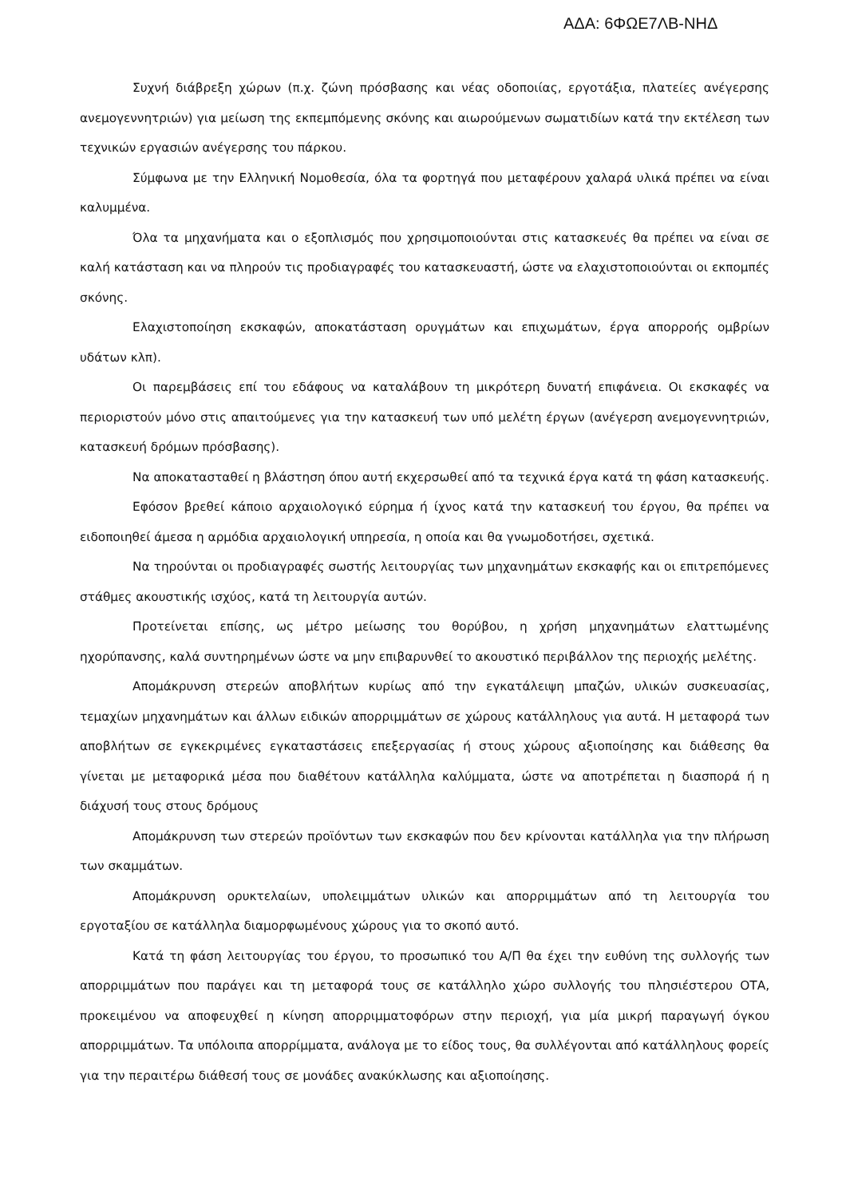ΑΔΑ: 6ΦΩΕ7ΛΒ-ΝΗΔ
Συχνή διάβρεξη χώρων (π.χ. ζώνη πρόσβασης και νέας οδοποιίας, εργοτάξια, πλατείες ανέγερσης ανεμογεννητριών) για μείωση της εκπεμπόμενης σκόνης και αιωρούμενων σωματιδίων κατά την εκτέλεση των τεχνικών εργασιών ανέγερσης του πάρκου.
Σύμφωνα με την Ελληνική Νομοθεσία, όλα τα φορτηγά που μεταφέρουν χαλαρά υλικά πρέπει να είναι καλυμμένα.
Όλα τα μηχανήματα και ο εξοπλισμός που χρησιμοποιούνται στις κατασκευές θα πρέπει να είναι σε καλή κατάσταση και να πληρούν τις προδιαγραφές του κατασκευαστή, ώστε να ελαχιστοποιούνται οι εκπομπές σκόνης.
Ελαχιστοποίηση εκσκαφών, αποκατάσταση ορυγμάτων και επιχωμάτων, έργα απορροής ομβρίων υδάτων κλπ).
Οι παρεμβάσεις επί του εδάφους να καταλάβουν τη μικρότερη δυνατή επιφάνεια. Οι εκσκαφές να περιοριστούν μόνο στις απαιτούμενες για την κατασκευή των υπό μελέτη έργων (ανέγερση ανεμογεννητριών, κατασκευή δρόμων πρόσβασης).
Να αποκατασταθεί η βλάστηση όπου αυτή εκχερσωθεί από τα τεχνικά έργα κατά τη φάση κατασκευής.
Εφόσον βρεθεί κάποιο αρχαιολογικό εύρημα ή ίχνος κατά την κατασκευή του έργου, θα πρέπει να ειδοποιηθεί άμεσα η αρμόδια αρχαιολογική υπηρεσία, η οποία και θα γνωμοδοτήσει, σχετικά.
Να τηρούνται οι προδιαγραφές σωστής λειτουργίας των μηχανημάτων εκσκαφής και οι επιτρεπόμενες στάθμες ακουστικής ισχύος, κατά τη λειτουργία αυτών.
Προτείνεται επίσης, ως μέτρο μείωσης του θορύβου, η χρήση μηχανημάτων ελαττωμένης ηχορύπανσης, καλά συντηρημένων ώστε να μην επιβαρυνθεί το ακουστικό περιβάλλον της περιοχής μελέτης.
Απομάκρυνση στερεών αποβλήτων κυρίως από την εγκατάλειψη μπαζών, υλικών συσκευασίας, τεμαχίων μηχανημάτων και άλλων ειδικών απορριμμάτων σε χώρους κατάλληλους για αυτά. Η μεταφορά των αποβλήτων σε εγκεκριμένες εγκαταστάσεις επεξεργασίας ή στους χώρους αξιοποίησης και διάθεσης θα γίνεται με μεταφορικά μέσα που διαθέτουν κατάλληλα καλύμματα, ώστε να αποτρέπεται η διασπορά ή η διάχυσή τους στους δρόμους
Απομάκρυνση των στερεών προϊόντων των εκσκαφών που δεν κρίνονται κατάλληλα για την πλήρωση των σκαμμάτων.
Απομάκρυνση ορυκτελαίων, υπολειμμάτων υλικών και απορριμμάτων από τη λειτουργία του εργοταξίου σε κατάλληλα διαμορφωμένους χώρους για το σκοπό αυτό.
Κατά τη φάση λειτουργίας του έργου, το προσωπικό του Α/Π θα έχει την ευθύνη της συλλογής των απορριμμάτων που παράγει και τη μεταφορά τους σε κατάλληλο χώρο συλλογής του πλησιέστερου ΟΤΑ, προκειμένου να αποφευχθεί η κίνηση απορριμματοφόρων στην περιοχή, για μία μικρή παραγωγή όγκου απορριμμάτων. Τα υπόλοιπα απορρίμματα, ανάλογα με το είδος τους, θα συλλέγονται από κατάλληλους φορείς για την περαιτέρω διάθεσή τους σε μονάδες ανακύκλωσης και αξιοποίησης.